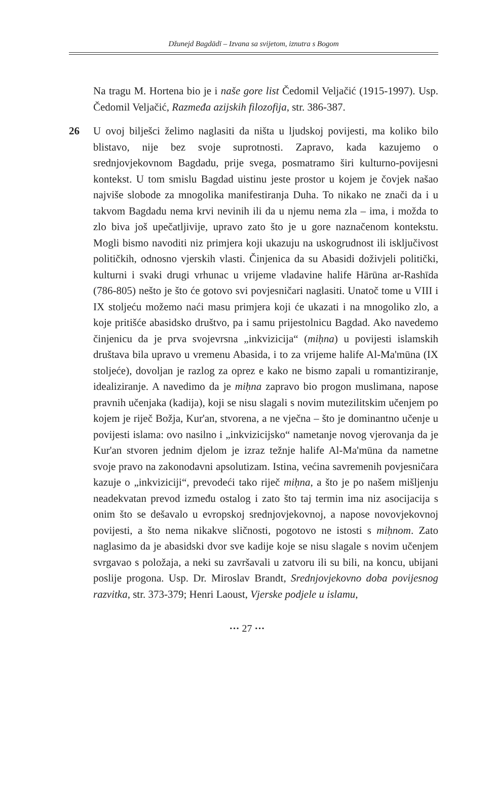Džunejd Bagdādī – Izvana sa svijetom, iznutra s Bogom
Na tragu M. Hortena bio je i naše gore list Čedomil Veljačić (1915-1997). Usp. Čedomil Veljačić, Razmeđa azijskih filozofija, str. 386-387.
26 U ovoj bilješci želimo naglasiti da ništa u ljudskoj povijesti, ma koliko bilo blistavo, nije bez svoje suprotnosti. Zapravo, kada kazujemo o srednjovjekovnom Bagdadu, prije svega, posmatramo širi kulturno-povijesni kontekst. U tom smislu Bagdad uistinu jeste prostor u kojem je čovjek našao najviše slobode za mnogolika manifestiranja Duha. To nikako ne znači da i u takvom Bagdadu nema krvi nevinih ili da u njemu nema zla – ima, i možda to zlo biva još upečatljivije, upravo zato što je u gore naznačenom kontekstu. Mogli bismo navoditi niz primjera koji ukazuju na uskogrudnost ili isključivost političkih, odnosno vjerskih vlasti. Činjenica da su Abasidi doživjeli politički, kulturni i svaki drugi vrhunac u vrijeme vladavine halife Hārūna ar-Rashīda (786-805) nešto je što će gotovo svi povjesničari naglasiti. Unatoč tome u VIII i IX stoljeću možemo naći masu primjera koji će ukazati i na mnogoliko zlo, a koje pritišće abasidsko društvo, pa i samu prijestolnicu Bagdad. Ako navedemo činjenicu da je prva svojevrsna „inkvizicija“ (miḥna) u povijesti islamskih društava bila upravo u vremenu Abasida, i to za vrijeme halife Al-Ma'mūna (IX stoljeće), dovoljan je razlog za oprez e kako ne bismo zapali u romantiziranje, idealiziranje. A navedimo da je miḥna zapravo bio progon muslimana, napose pravnih učenjaka (kadija), koji se nisu slagali s novim mutezilitskim učenjem po kojem je riječ Božja, Kur'an, stvorena, a ne vječna – što je dominantno učenje u povijesti islama: ovo nasilno i „inkvizicijsko“ nametanje novog vjerovanja da je Kur'an stvoren jednim djelom je izraz težnje halife Al-Ma'mūna da nametne svoje pravo na zakonodavni apsolutizam. Istina, većina savremenih povjesničara kazuje o „inkviziciji“, prevodeći tako riječ miḥna, a što je po našem mišljenju neadekvatan prevod između ostalog i zato što taj termin ima niz asocijacija s onim što se dešavalo u evropskoj srednjovjekovnoj, a napose novovjekovnoj povijesti, a što nema nikakve sličnosti, pogotovo ne istosti s miḥnom. Zato naglasimo da je abasidski dvor sve kadije koje se nisu slagale s novim učenjem svrgavao s položaja, a neki su završavali u zatvoru ili su bili, na koncu, ubijani poslije progona. Usp. Dr. Miroslav Brandt, Srednjovjekovno doba povijesnog razvitka, str. 373-379; Henri Laoust, Vjerske podjele u islamu,
··· 27 ···